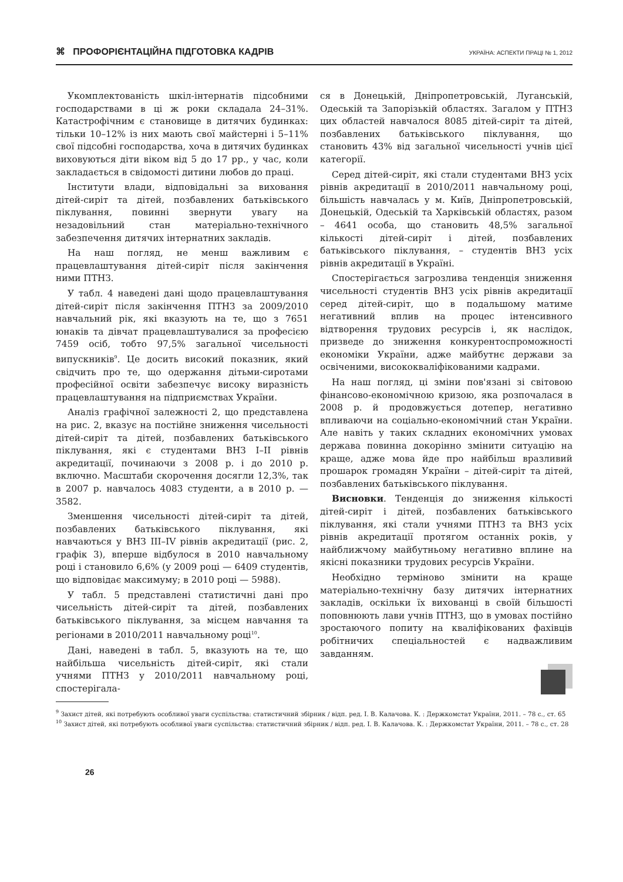⌘ ПРОФОРІЄНТАЦІЙНА ПІДГОТОВКА КАДРІВ УКРАЇНА: АСПЕКТИ ПРАЦІ № 1, 2012
Укомплектованість шкіл-інтернатів підсобними господарствами в ці ж роки складала 24–31%. Катастрофічним є становище в дитячих будинках: тільки 10–12% із них мають свої майстерні і 5–11% свої підсобні господарства, хоча в дитячих будинках виховуються діти віком від 5 до 17 рр., у час, коли закладається в свідомості дитини любов до праці.
Інститути влади, відповідальні за виховання дітей-сиріт та дітей, позбавлених батьківського піклування, повинні звернути увагу на незадовільний стан матеріально-технічного забезпечення дитячих інтернатних закладів.
На наш погляд, не менш важливим є працевлаштування дітей-сиріт після закінчення ними ПТНЗ.
У табл. 4 наведені дані щодо працевлаштування дітей-сиріт після закінчення ПТНЗ за 2009/2010 навчальний рік, які вказують на те, що з 7651 юнаків та дівчат працевлаштувалися за професією 7459 осіб, тобто 97,5% загальної чисельності випускників<sup>9</sup>. Це досить високий показник, який свідчить про те, що одержання дітьми-сиротами професійної освіти забезпечує високу виразність працевлаштування на підприємствах України.
Аналіз графічної залежності 2, що представлена на рис. 2, вказує на постійне зниження чисельності дітей-сиріт та дітей, позбавлених батьківського піклування, які є студентами ВНЗ I–II рівнів акредитації, починаючи з 2008 р. і до 2010 р. включно. Масштаби скорочення досягли 12,3%, так в 2007 р. навчалось 4083 студенти, а в 2010 р. — 3582.
Зменшення чисельності дітей-сиріт та дітей, позбавлених батьківського піклування, які навчаються у ВНЗ III–IV рівнів акредитації (рис. 2, графік 3), вперше відбулося в 2010 навчальному році і становило 6,6% (у 2009 році — 6409 студентів, що відповідає максимуму; в 2010 році — 5988).
У табл. 5 представлені статистичні дані про чисельність дітей-сиріт та дітей, позбавлених батьківського піклування, за місцем навчання та регіонами в 2010/2011 навчальному році<sup>10</sup>.
Дані, наведені в табл. 5, вказують на те, що найбільша чисельність дітей-сиріт, які стали учнями ПТНЗ у 2010/2011 навчальному році, спостерігала-
ся в Донецькій, Дніпропетровській, Луганській, Одеській та Запорізькій областях. Загалом у ПТНЗ цих областей навчалося 8085 дітей-сиріт та дітей, позбавлених батьківського піклування, що становить 43% від загальної чисельності учнів цієї категорії.
Серед дітей-сиріт, які стали студентами ВНЗ усіх рівнів акредитації в 2010/2011 навчальному році, більшість навчалась у м. Київ, Дніпропетровській, Донецькій, Одеській та Харківській областях, разом – 4641 особа, що становить 48,5% загальної кількості дітей-сиріт і дітей, позбавлених батьківського піклування, – студентів ВНЗ усіх рівнів акредитації в Україні.
Спостерігається загрозлива тенденція зниження чисельності студентів ВНЗ усіх рівнів акредитації серед дітей-сиріт, що в подальшому матиме негативний вплив на процес інтенсивного відтворення трудових ресурсів і, як наслідок, призведе до зниження конкурентоспроможності економіки України, адже майбутнє держави за освіченими, висококваліфікованими кадрами.
На наш погляд, ці зміни пов'язані зі світовою фінансово-економічною кризою, яка розпочалася в 2008 р. й продовжується дотепер, негативно впливаючи на соціально-економічний стан України. Але навіть у таких складних економічних умовах держава повинна докорінно змінити ситуацію на краще, адже мова йде про найбільш вразливий прошарок громадян України – дітей-сиріт та дітей, позбавлених батьківського піклування.
Висновки. Тенденція до зниження кількості дітей-сиріт і дітей, позбавлених батьківського піклування, які стали учнями ПТНЗ та ВНЗ усіх рівнів акредитації протягом останніх років, у найближчому майбутньому негативно вплине на якісні показники трудових ресурсів України.
Необхідно терміново змінити на краще матеріально-технічну базу дитячих інтернатних закладів, оскільки їх вихованці в своїй більшості поповнюють лави учнів ПТНЗ, що в умовах постійно зростаючого попиту на кваліфікованих фахівців робітничих спеціальностей є надважливим завданням.
<sup>9</sup> Захист дітей, які потребують особливої уваги суспільства: статистичний збірник / відп. ред. І. В. Калачова. К. : Держкомстат України, 2011. – 78 с., ст. 65
<sup>10</sup> Захист дітей, які потребують особливої уваги суспільства: статистичний збірник / відп. ред. І. В. Калачова. К. : Держкомстат України, 2011. – 78 с., ст. 28
26